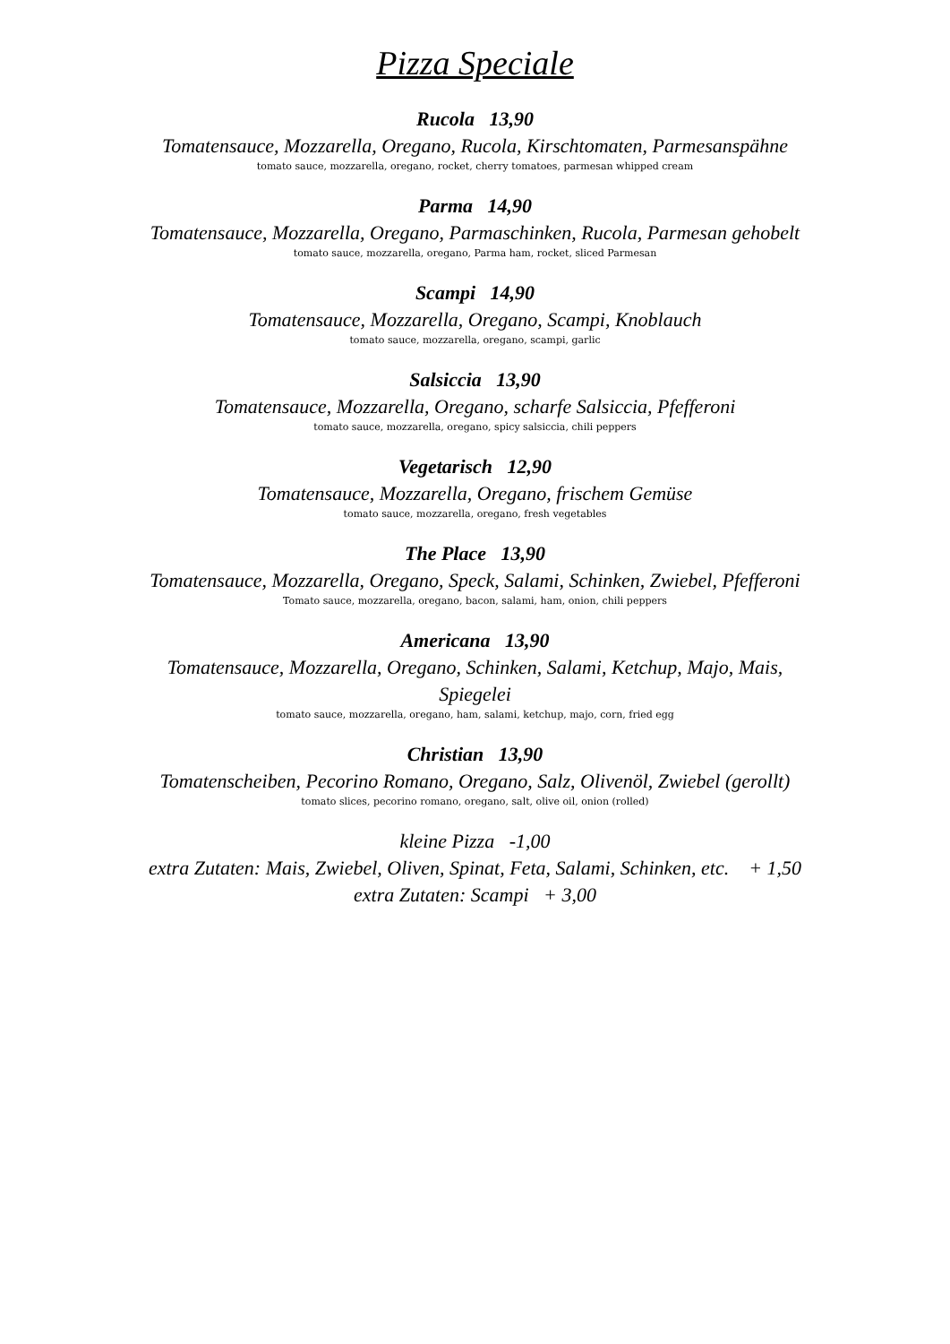Pizza Speciale
Rucola 13,90
Tomatensauce, Mozzarella, Oregano, Rucola, Kirschtomaten, Parmesanspähne
tomato sauce, mozzarella, oregano, rocket, cherry tomatoes, parmesan whipped cream
Parma 14,90
Tomatensauce, Mozzarella, Oregano, Parmaschinken, Rucola, Parmesan gehobelt
tomato sauce, mozzarella, oregano, Parma ham, rocket, sliced Parmesan
Scampi 14,90
Tomatensauce, Mozzarella, Oregano, Scampi, Knoblauch
tomato sauce, mozzarella, oregano, scampi, garlic
Salsiccia 13,90
Tomatensauce, Mozzarella, Oregano, scharfe Salsiccia, Pfefferoni
tomato sauce, mozzarella, oregano, spicy salsiccia, chili peppers
Vegetarisch 12,90
Tomatensauce, Mozzarella, Oregano, frischem Gemüse
tomato sauce, mozzarella, oregano, fresh vegetables
The Place 13,90
Tomatensauce, Mozzarella, Oregano, Speck, Salami, Schinken, Zwiebel, Pfefferoni
Tomato sauce, mozzarella, oregano, bacon, salami, ham, onion, chili peppers
Americana 13,90
Tomatensauce, Mozzarella, Oregano, Schinken, Salami, Ketchup, Majo, Mais,
Spiegelei
tomato sauce, mozzarella, oregano, ham, salami, ketchup, majo, corn, fried egg
Christian 13,90
Tomatenscheiben, Pecorino Romano, Oregano, Salz, Olivenöl, Zwiebel (gerollt)
tomato slices, pecorino romano, oregano, salt, olive oil, onion (rolled)
kleine Pizza -1,00
extra Zutaten: Mais, Zwiebel, Oliven, Spinat, Feta, Salami, Schinken, etc. + 1,50
extra Zutaten: Scampi + 3,00